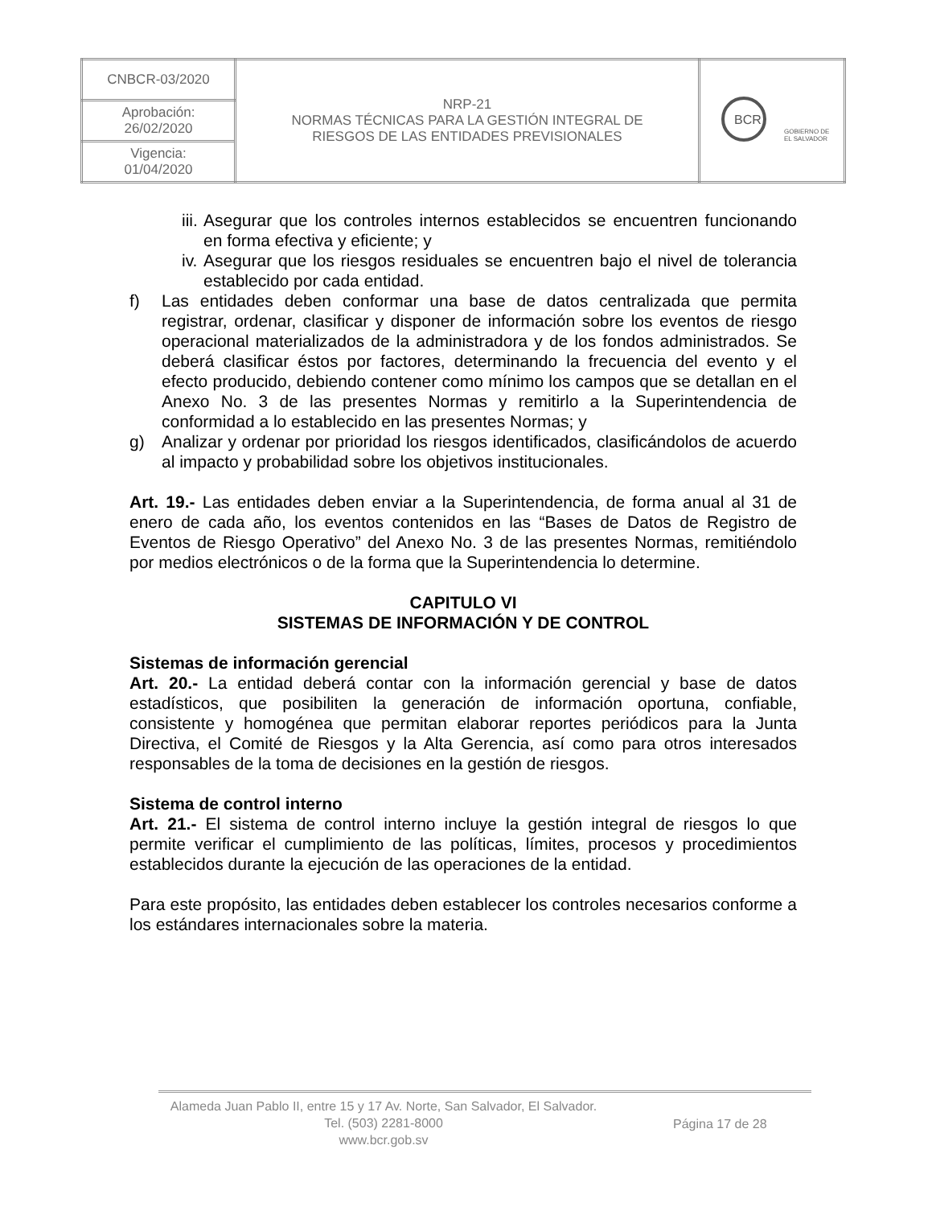| CNBCR-03/2020 | NRP-21 NORMAS TÉCNICAS PARA LA GESTIÓN INTEGRAL DE RIESGOS DE LAS ENTIDADES PREVISIONALES | BCR GOBIERNO DE EL SALVADOR |
| Aprobación: 26/02/2020 | | |
| Vigencia: 01/04/2020 | | |
iii.
Asegurar que los controles internos establecidos se encuentren funcionando en forma efectiva y eficiente; y
iv.
Asegurar que los riesgos residuales se encuentren bajo el nivel de tolerancia establecido por cada entidad.
f) Las entidades deben conformar una base de datos centralizada que permita registrar, ordenar, clasificar y disponer de información sobre los eventos de riesgo operacional materializados de la administradora y de los fondos administrados. Se deberá clasificar éstos por factores, determinando la frecuencia del evento y el efecto producido, debiendo contener como mínimo los campos que se detallan en el Anexo No. 3 de las presentes Normas y remitirlo a la Superintendencia de conformidad a lo establecido en las presentes Normas; y
g) Analizar y ordenar por prioridad los riesgos identificados, clasificándolos de acuerdo al impacto y probabilidad sobre los objetivos institucionales.
Art. 19.- Las entidades deben enviar a la Superintendencia, de forma anual al 31 de enero de cada año, los eventos contenidos en las “Bases de Datos de Registro de Eventos de Riesgo Operativo” del Anexo No. 3 de las presentes Normas, remitiéndolo por medios electrónicos o de la forma que la Superintendencia lo determine.
CAPITULO VI
SISTEMAS DE INFORMACIÓN Y DE CONTROL
Sistemas de información gerencial
Art. 20.- La entidad deberá contar con la información gerencial y base de datos estadísticos, que posibiliten la generación de información oportuna, confiable, consistente y homogénea que permitan elaborar reportes periódicos para la Junta Directiva, el Comité de Riesgos y la Alta Gerencia, así como para otros interesados responsables de la toma de decisiones en la gestión de riesgos.
Sistema de control interno
Art. 21.- El sistema de control interno incluye la gestión integral de riesgos lo que permite verificar el cumplimiento de las políticas, límites, procesos y procedimientos establecidos durante la ejecución de las operaciones de la entidad.
Para este propósito, las entidades deben establecer los controles necesarios conforme a los estándares internacionales sobre la materia.
Alameda Juan Pablo II, entre 15 y 17 Av. Norte, San Salvador, El Salvador.
Tel. (503) 2281-8000
www.bcr.gob.sv
Página 17 de 28